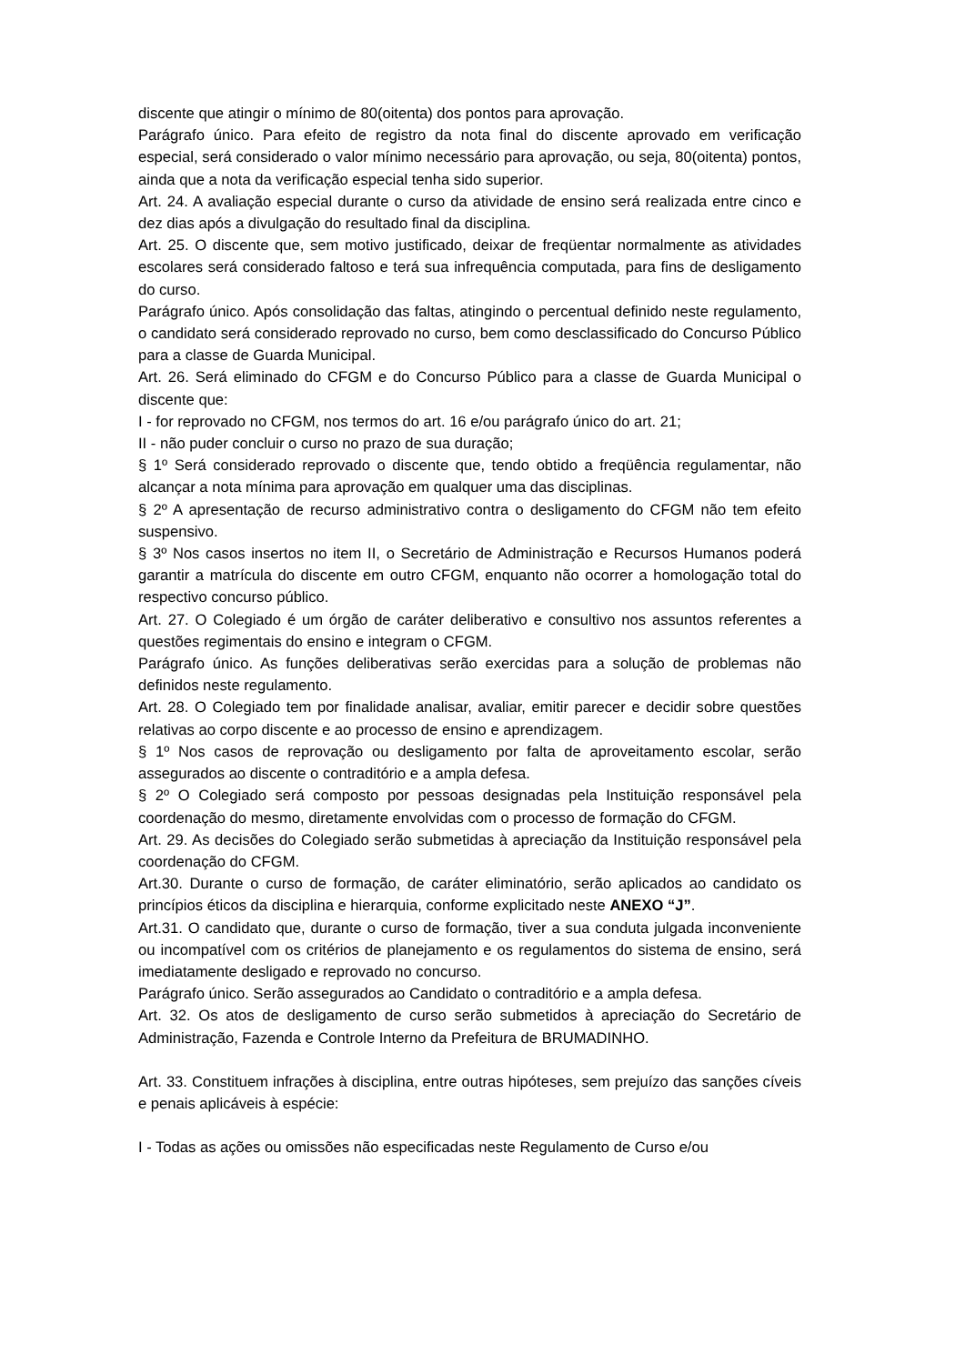discente que atingir o mínimo de 80(oitenta) dos pontos para aprovação.
Parágrafo único. Para efeito de registro da nota final do discente aprovado em verificação especial, será considerado o valor mínimo necessário para aprovação, ou seja, 80(oitenta) pontos, ainda que a nota da verificação especial tenha sido superior.
Art. 24. A avaliação especial durante o curso da atividade de ensino será realizada entre cinco e dez dias após a divulgação do resultado final da disciplina.
Art. 25. O discente que, sem motivo justificado, deixar de freqüentar normalmente as atividades escolares será considerado faltoso e terá sua infrequência computada, para fins de desligamento do curso.
Parágrafo único. Após consolidação das faltas, atingindo o percentual definido neste regulamento, o candidato será considerado reprovado no curso, bem como desclassificado do Concurso Público para a classe de Guarda Municipal.
Art. 26. Será eliminado do CFGM e do Concurso Público para a classe de Guarda Municipal o discente que:
I - for reprovado no CFGM, nos termos do art. 16 e/ou parágrafo único do art. 21;
II - não puder concluir o curso no prazo de sua duração;
§ 1º Será considerado reprovado o discente que, tendo obtido a freqüência regulamentar, não alcançar a nota mínima para aprovação em qualquer uma das disciplinas.
§ 2º A apresentação de recurso administrativo contra o desligamento do CFGM não tem efeito suspensivo.
§ 3º Nos casos insertos no item II, o Secretário de Administração e Recursos Humanos poderá garantir a matrícula do discente em outro CFGM, enquanto não ocorrer a homologação total do respectivo concurso público.
Art. 27. O Colegiado é um órgão de caráter deliberativo e consultivo nos assuntos referentes a questões regimentais do ensino e integram o CFGM.
Parágrafo único. As funções deliberativas serão exercidas para a solução de problemas não definidos neste regulamento.
Art. 28. O Colegiado tem por finalidade analisar, avaliar, emitir parecer e decidir sobre questões relativas ao corpo discente e ao processo de ensino e aprendizagem.
§ 1º Nos casos de reprovação ou desligamento por falta de aproveitamento escolar, serão assegurados ao discente o contraditório e a ampla defesa.
§ 2º O Colegiado será composto por pessoas designadas pela Instituição responsável pela coordenação do mesmo, diretamente envolvidas com o processo de formação do CFGM.
Art. 29. As decisões do Colegiado serão submetidas à apreciação da Instituição responsável pela coordenação do CFGM.
Art.30. Durante o curso de formação, de caráter eliminatório, serão aplicados ao candidato os princípios éticos da disciplina e hierarquia, conforme explicitado neste ANEXO “J”.
Art.31. O candidato que, durante o curso de formação, tiver a sua conduta julgada inconveniente ou incompatível com os critérios de planejamento e os regulamentos do sistema de ensino, será imediatamente desligado e reprovado no concurso.
Parágrafo único. Serão assegurados ao Candidato o contraditório e a ampla defesa.
Art. 32. Os atos de desligamento de curso serão submetidos à apreciação do Secretário de Administração, Fazenda e Controle Interno da Prefeitura de BRUMADINHO.
Art. 33. Constituem infrações à disciplina, entre outras hipóteses, sem prejuízo das sanções cíveis e penais aplicáveis à espécie:
I - Todas as ações ou omissões não especificadas neste Regulamento de Curso e/ou